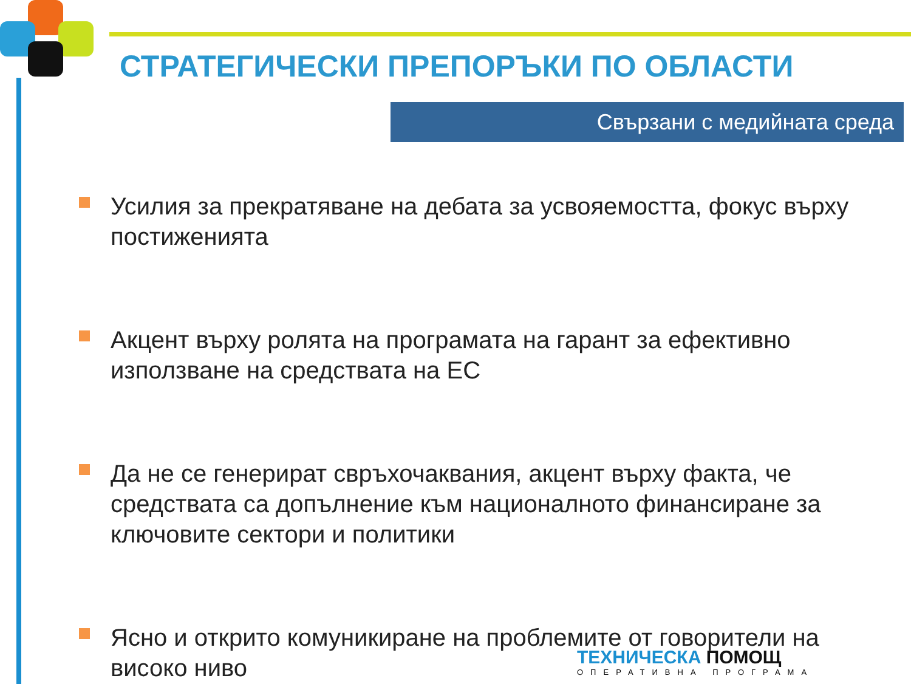СТРАТЕГИЧЕСКИ ПРЕПОРЪКИ ПО ОБЛАСТИ
Свързани с медийната среда
Усилия за прекратяване на дебата за усвояемостта, фокус върху постиженията
Акцент върху ролята на програмата на гарант за ефективно използване на средствата на ЕС
Да не се генерират свръхочаквания, акцент върху факта, че средствата са допълнение към националното финансиране за ключовите сектори и политики
Ясно и открито комуникиране на проблемите от говорители на високо ниво
ТЕХНИЧЕСКА ПОМОЩ
ОПЕРАТИВНА ПРОГРАМА